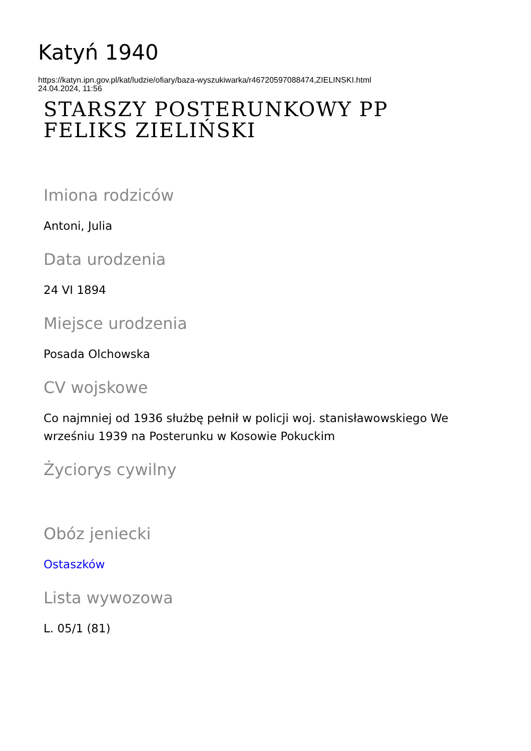Katyń 1940
https://katyn.ipn.gov.pl/kat/ludzie/ofiary/baza-wyszukiwarka/r46720597088474,ZIELINSKI.html
24.04.2024, 11:56
STARSZY POSTERUNKOWY PP
FELIKS ZIELIŃSKI
Imiona rodziców
Antoni, Julia
Data urodzenia
24 VI 1894
Miejsce urodzenia
Posada Olchowska
CV wojskowe
Co najmniej od 1936 służbę pełnił w policji woj. stanisławowskiego We
wrześniu 1939 na Posterunku w Kosowie Pokuckim
Życiorys cywilny
Obóz jeniecki
Ostaszków
Lista wywozowa
L. 05/1 (81)